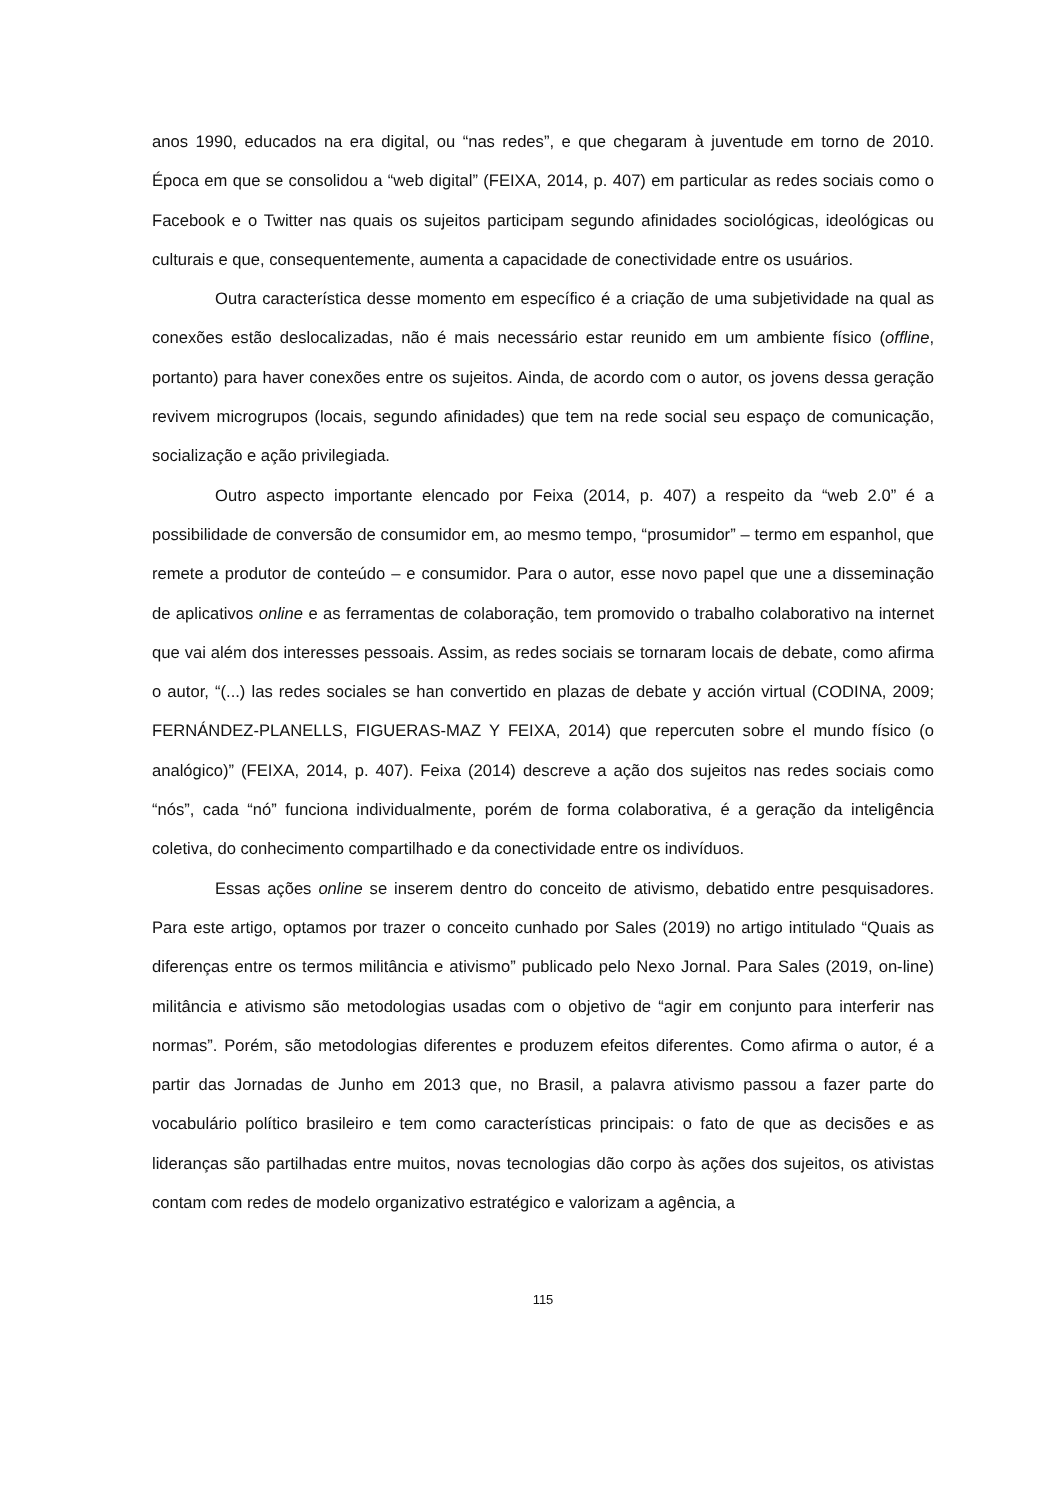anos 1990, educados na era digital, ou “nas redes”, e que chegaram à juventude em torno de 2010. Época em que se consolidou a “web digital” (FEIXA, 2014, p. 407) em particular as redes sociais como o Facebook e o Twitter nas quais os sujeitos participam segundo afinidades sociológicas, ideológicas ou culturais e que, consequentemente, aumenta a capacidade de conectividade entre os usuários.
Outra característica desse momento em específico é a criação de uma subjetividade na qual as conexões estão deslocalizadas, não é mais necessário estar reunido em um ambiente físico (offline, portanto) para haver conexões entre os sujeitos. Ainda, de acordo com o autor, os jovens dessa geração revivem microgrupos (locais, segundo afinidades) que tem na rede social seu espaço de comunicação, socialização e ação privilegiada.
Outro aspecto importante elencado por Feixa (2014, p. 407) a respeito da “web 2.0” é a possibilidade de conversão de consumidor em, ao mesmo tempo, “prosumidor” – termo em espanhol, que remete a produtor de conteúdo – e consumidor. Para o autor, esse novo papel que une a disseminação de aplicativos online e as ferramentas de colaboração, tem promovido o trabalho colaborativo na internet que vai além dos interesses pessoais. Assim, as redes sociais se tornaram locais de debate, como afirma o autor, “(...) las redes sociales se han convertido en plazas de debate y acción virtual (CODINA, 2009; FERNÁNDEZ-PLANELLS, FIGUERAS-MAZ Y FEIXA, 2014) que repercuten sobre el mundo físico (o analógico)” (FEIXA, 2014, p. 407). Feixa (2014) descreve a ação dos sujeitos nas redes sociais como “nós”, cada “nó” funciona individualmente, porém de forma colaborativa, é a geração da inteligência coletiva, do conhecimento compartilhado e da conectividade entre os indivíduos.
Essas ações online se inserem dentro do conceito de ativismo, debatido entre pesquisadores. Para este artigo, optamos por trazer o conceito cunhado por Sales (2019) no artigo intitulado “Quais as diferenças entre os termos militância e ativismo” publicado pelo Nexo Jornal. Para Sales (2019, on-line) militância e ativismo são metodologias usadas com o objetivo de “agir em conjunto para interferir nas normas”. Porém, são metodologias diferentes e produzem efeitos diferentes. Como afirma o autor, é a partir das Jornadas de Junho em 2013 que, no Brasil, a palavra ativismo passou a fazer parte do vocabulário político brasileiro e tem como características principais: o fato de que as decisões e as lideranças são partilhadas entre muitos, novas tecnologias dão corpo às ações dos sujeitos, os ativistas contam com redes de modelo organizativo estratégico e valorizam a agência, a
115